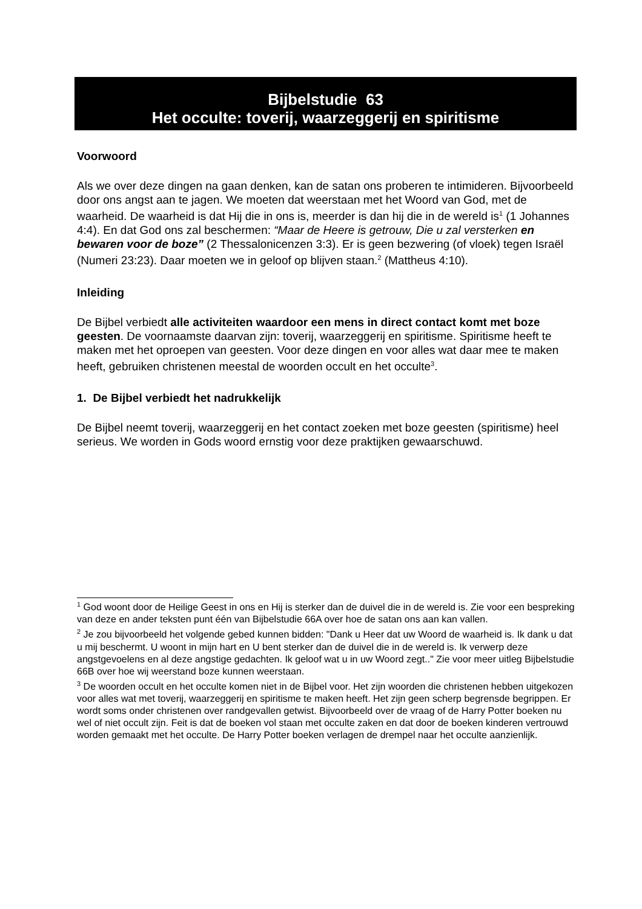Bijbelstudie 63
Het occulte: toverij, waarzeggerij en spiritisme
Voorwoord
Als we over deze dingen na gaan denken, kan de satan ons proberen te intimideren. Bijvoorbeeld door ons angst aan te jagen. We moeten dat weerstaan met het Woord van God, met de waarheid. De waarheid is dat Hij die in ons is, meerder is dan hij die in de wereld is<sup>1</sup> (1 Johannes 4:4). En dat God ons zal beschermen: “Maar de Heere is getrouw, Die u zal versterken en bewaren voor de boze” (2 Thessalonicenzen 3:3). Er is geen bezwering (of vloek) tegen Israël (Numeri 23:23). Daar moeten we in geloof op blijven staan.<sup>2</sup> (Mattheus 4:10).
Inleiding
De Bijbel verbiedt alle activiteiten waardoor een mens in direct contact komt met boze geesten. De voornaamste daarvan zijn: toverij, waarzeggerij en spiritisme. Spiritisme heeft te maken met het oproepen van geesten. Voor deze dingen en voor alles wat daar mee te maken heeft, gebruiken christenen meestal de woorden occult en het occulte<sup>3</sup>.
1. De Bijbel verbiedt het nadrukkelijk
De Bijbel neemt toverij, waarzeggerij en het contact zoeken met boze geesten (spiritisme) heel serieus. We worden in Gods woord ernstig voor deze praktijken gewaarschuwd.
<sup>1</sup> God woont door de Heilige Geest in ons en Hij is sterker dan de duivel die in de wereld is. Zie voor een bespreking van deze en ander teksten punt één van Bijbelstudie 66A over hoe de satan ons aan kan vallen.
<sup>2</sup> Je zou bijvoorbeeld het volgende gebed kunnen bidden: "Dank u Heer dat uw Woord de waarheid is. Ik dank u dat u mij beschermt. U woont in mijn hart en U bent sterker dan de duivel die in de wereld is. Ik verwerp deze angstgevoelens en al deze angstige gedachten. Ik geloof wat u in uw Woord zegt.." Zie voor meer uitleg Bijbelstudie 66B over hoe wij weerstand boze kunnen weerstaan.
<sup>3</sup> De woorden occult en het occulte komen niet in de Bijbel voor. Het zijn woorden die christenen hebben uitgekozen voor alles wat met toverij, waarzeggerij en spiritisme te maken heeft. Het zijn geen scherp begrensde begrippen. Er wordt soms onder christenen over randgevallen getwist. Bijvoorbeeld over de vraag of de Harry Potter boeken nu wel of niet occult zijn. Feit is dat de boeken vol staan met occulte zaken en dat door de boeken kinderen vertrouwd worden gemaakt met het occulte. De Harry Potter boeken verlagen de drempel naar het occulte aanzienlijk.